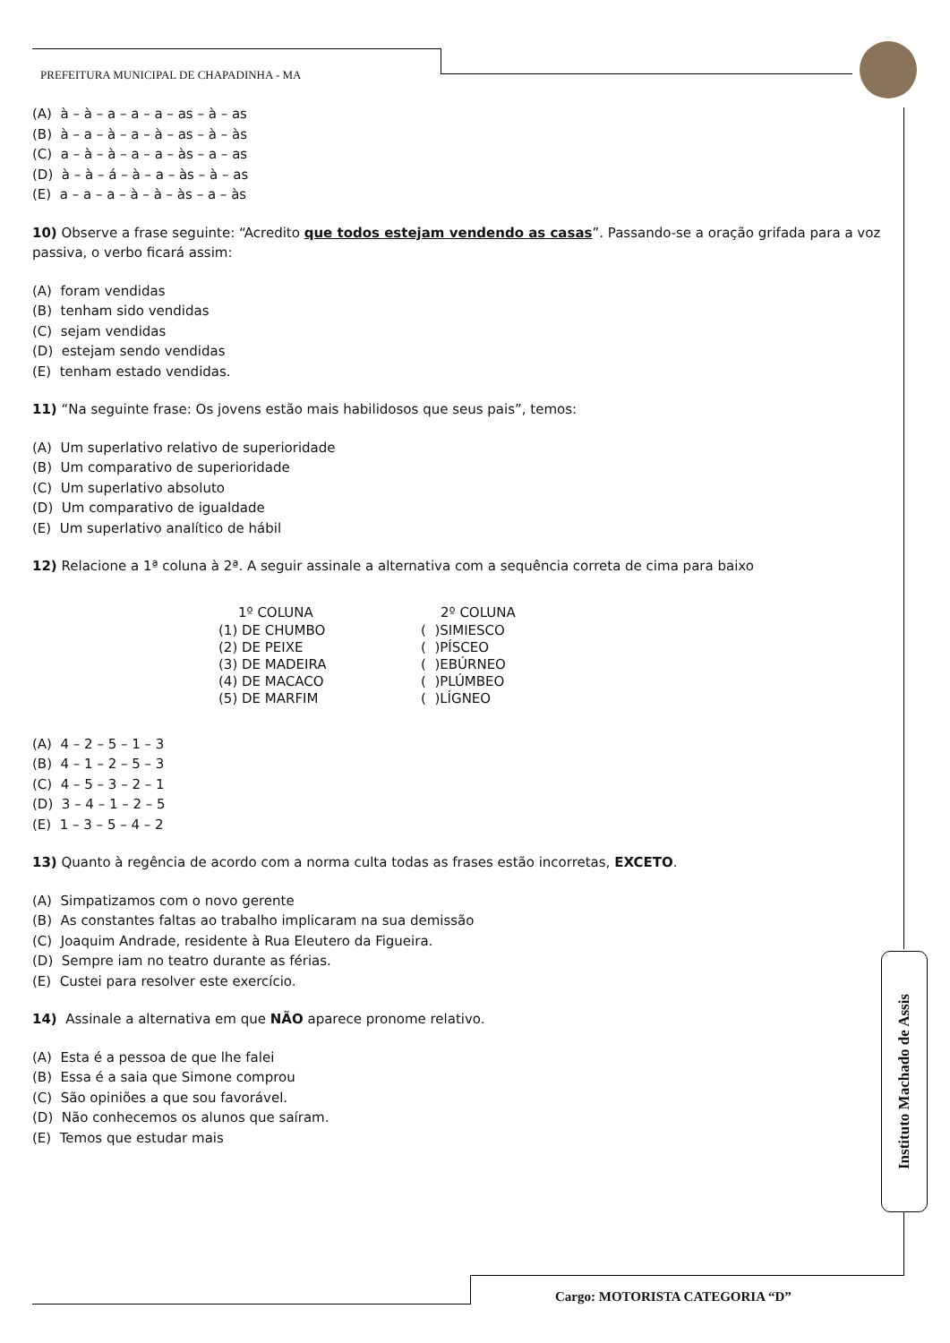PREFEITURA MUNICIPAL DE CHAPADINHA - MA
(A) à – à – a – a – a – as – à – as
(B) à – a – à – a – à – as – à – às
(C) a – à – à – a – a – às – a – as
(D) à – à – á – à – a – às – à – as
(E) a – a – a – à – à – às – a – às
10) Observe a frase seguinte: “Acredito que todos estejam vendendo as casas”. Passando-se a oração grifada para a voz passiva, o verbo ficará assim:
(A) foram vendidas
(B) tenham sido vendidas
(C) sejam vendidas
(D) estejam sendo vendidas
(E) tenham estado vendidas.
11) “Na seguinte frase: Os jovens estão mais habilidosos que seus pais”, temos:
(A) Um superlativo relativo de superioridade
(B) Um comparativo de superioridade
(C) Um superlativo absoluto
(D) Um comparativo de igualdade
(E) Um superlativo analítico de hábil
12) Relacione a 1ª coluna à 2ª. A seguir assinale a alternativa com a sequência correta de cima para baixo
| 1º COLUNA | 2º COLUNA |
| --- | --- |
| (1) DE CHUMBO | ( )SIMIESCO |
| (2) DE PEIXE | ( )PÍSCEO |
| (3) DE MADEIRA | ( )EBÚRNEO |
| (4) DE MACACO | ( )PLÚMBEO |
| (5) DE MARFIM | ( )LÍGNEO |
(A) 4 – 2 – 5 – 1 – 3
(B) 4 – 1 – 2 – 5 – 3
(C) 4 – 5 – 3 – 2 – 1
(D) 3 – 4 – 1 – 2 – 5
(E) 1 – 3 – 5 – 4 – 2
13) Quanto à regência de acordo com a norma culta todas as frases estão incorretas, EXCETO.
(A) Simpatizamos com o novo gerente
(B) As constantes faltas ao trabalho implicaram na sua demissão
(C) Joaquim Andrade, residente à Rua Eleutero da Figueira.
(D) Sempre iam no teatro durante as férias.
(E) Custei para resolver este exercício.
14) Assinale a alternativa em que NÃO aparece pronome relativo.
(A) Esta é a pessoa de que lhe falei
(B) Essa é a saia que Simone comprou
(C) São opiniões a que sou favorável.
(D) Não conhecemos os alunos que saíram.
(E) Temos que estudar mais
Instituto Machado de Assis
Cargo: MOTORISTA CATEGORIA “D”